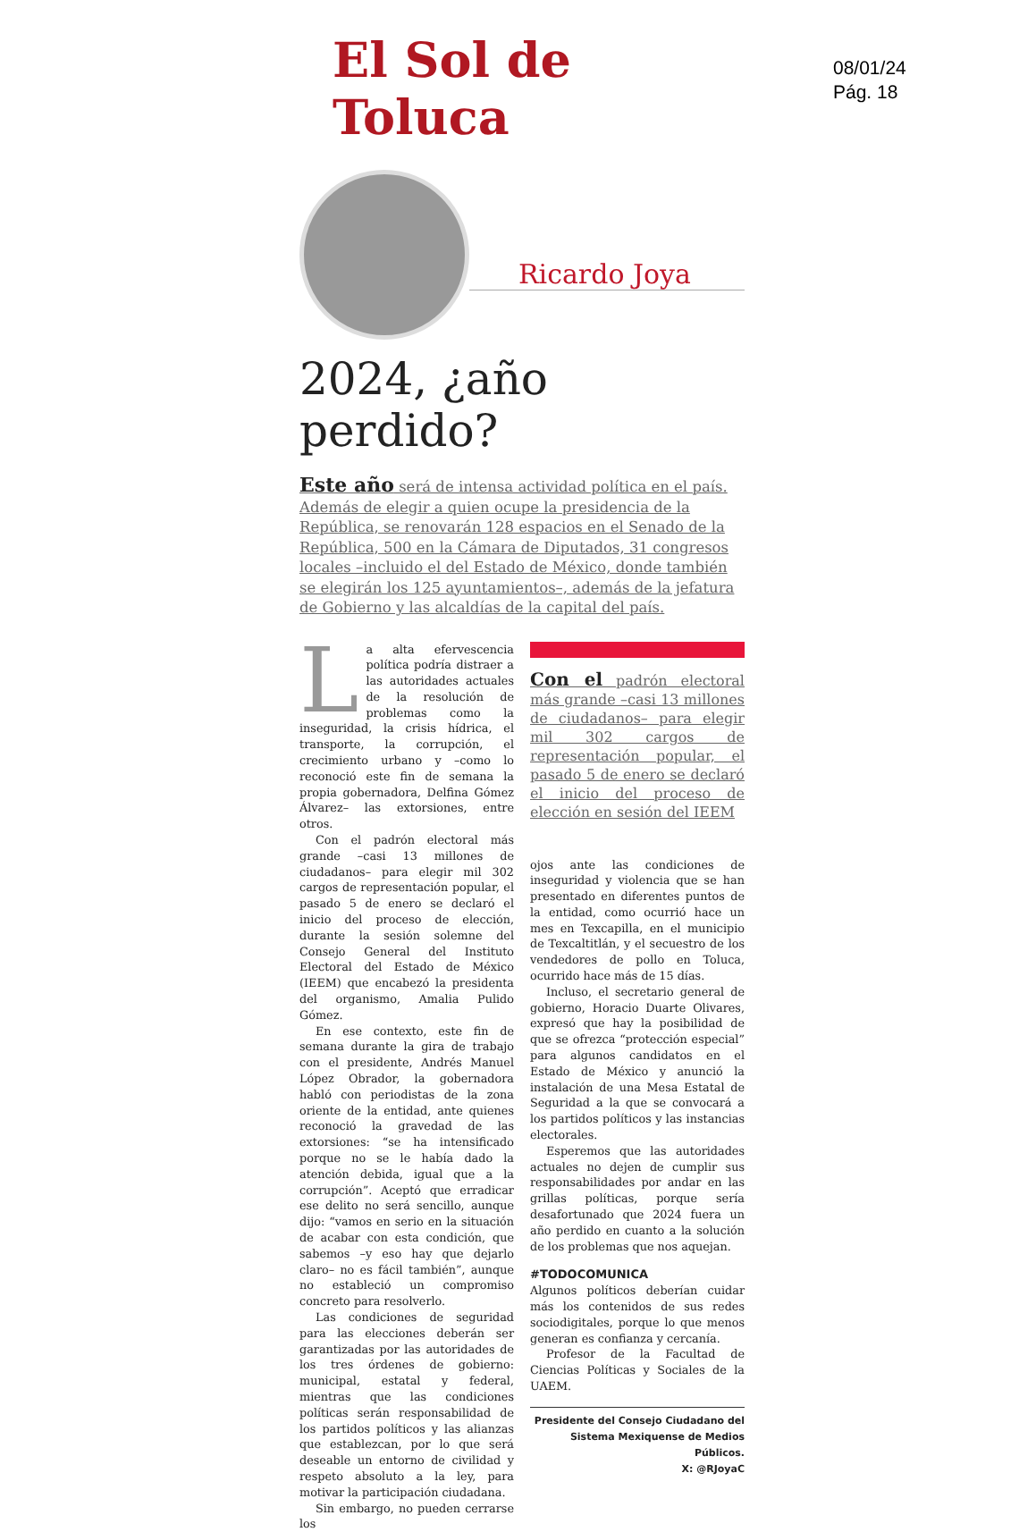El Sol de Toluca
08/01/24
Pág. 18
Ricardo Joya
2024, ¿año perdido?
Este año será de intensa actividad política en el país. Además de elegir a quien ocupe la presidencia de la República, se renovarán 128 espacios en el Senado de la República, 500 en la Cámara de Diputados, 31 congresos locales –incluido el del Estado de México, donde también se elegirán los 125 ayuntamientos–, además de la jefatura de Gobierno y las alcaldías de la capital del país.
La alta efervescencia política podría distraer a las autoridades actuales de la resolución de problemas como la inseguridad, la crisis hídrica, el transporte, la corrupción, el crecimiento urbano y –como lo reconoció este fin de semana la propia gobernadora, Delfina Gómez Álvarez– las extorsiones, entre otros.
Con el padrón electoral más grande –casi 13 millones de ciudadanos– para elegir mil 302 cargos de representación popular, el pasado 5 de enero se declaró el inicio del proceso de elección, durante la sesión solemne del Consejo General del Instituto Electoral del Estado de México (IEEM) que encabezó la presidenta del organismo, Amalia Pulido Gómez.
En ese contexto, este fin de semana durante la gira de trabajo con el presidente, Andrés Manuel López Obrador, la gobernadora habló con periodistas de la zona oriente de la entidad, ante quienes reconoció la gravedad de las extorsiones: “se ha intensificado porque no se le había dado la atención debida, igual que a la corrupción”. Aceptó que erradicar ese delito no será sencillo, aunque dijo: “vamos en serio en la situación de acabar con esta condición, que sabemos –y eso hay que dejarlo claro– no es fácil también”, aunque no estableció un compromiso concreto para resolverlo.
Las condiciones de seguridad para las elecciones deberán ser garantizadas por las autoridades de los tres órdenes de gobierno: municipal, estatal y federal, mientras que las condiciones políticas serán responsabilidad de los partidos políticos y las alianzas que establezcan, por lo que será deseable un entorno de civilidad y respeto absoluto a la ley, para motivar la participación ciudadana.
Sin embargo, no pueden cerrarse los
Con el padrón electoral más grande –casi 13 millones de ciudadanos– para elegir mil 302 cargos de representación popular, el pasado 5 de enero se declaró el inicio del proceso de elección en sesión del IEEM
ojos ante las condiciones de inseguridad y violencia que se han presentado en diferentes puntos de la entidad, como ocurrió hace un mes en Texcapilla, en el municipio de Texcaltitlán, y el secuestro de los vendedores de pollo en Toluca, ocurrido hace más de 15 días.
Incluso, el secretario general de gobierno, Horacio Duarte Olivares, expresó que hay la posibilidad de que se ofrezca “protección especial” para algunos candidatos en el Estado de México y anunció la instalación de una Mesa Estatal de Seguridad a la que se convocará a los partidos políticos y las instancias electorales.
Esperemos que las autoridades actuales no dejen de cumplir sus responsabilidades por andar en las grillas políticas, porque sería desafortunado que 2024 fuera un año perdido en cuanto a la solución de los problemas que nos aquejan.
#TODOCOMUNICA
Algunos políticos deberían cuidar más los contenidos de sus redes sociodigitales, porque lo que menos generan es confianza y cercanía.
Profesor de la Facultad de Ciencias Políticas y Sociales de la UAEM.
Presidente del Consejo Ciudadano del
Sistema Mexiquense de Medios Públicos.
X: @RJoyaC